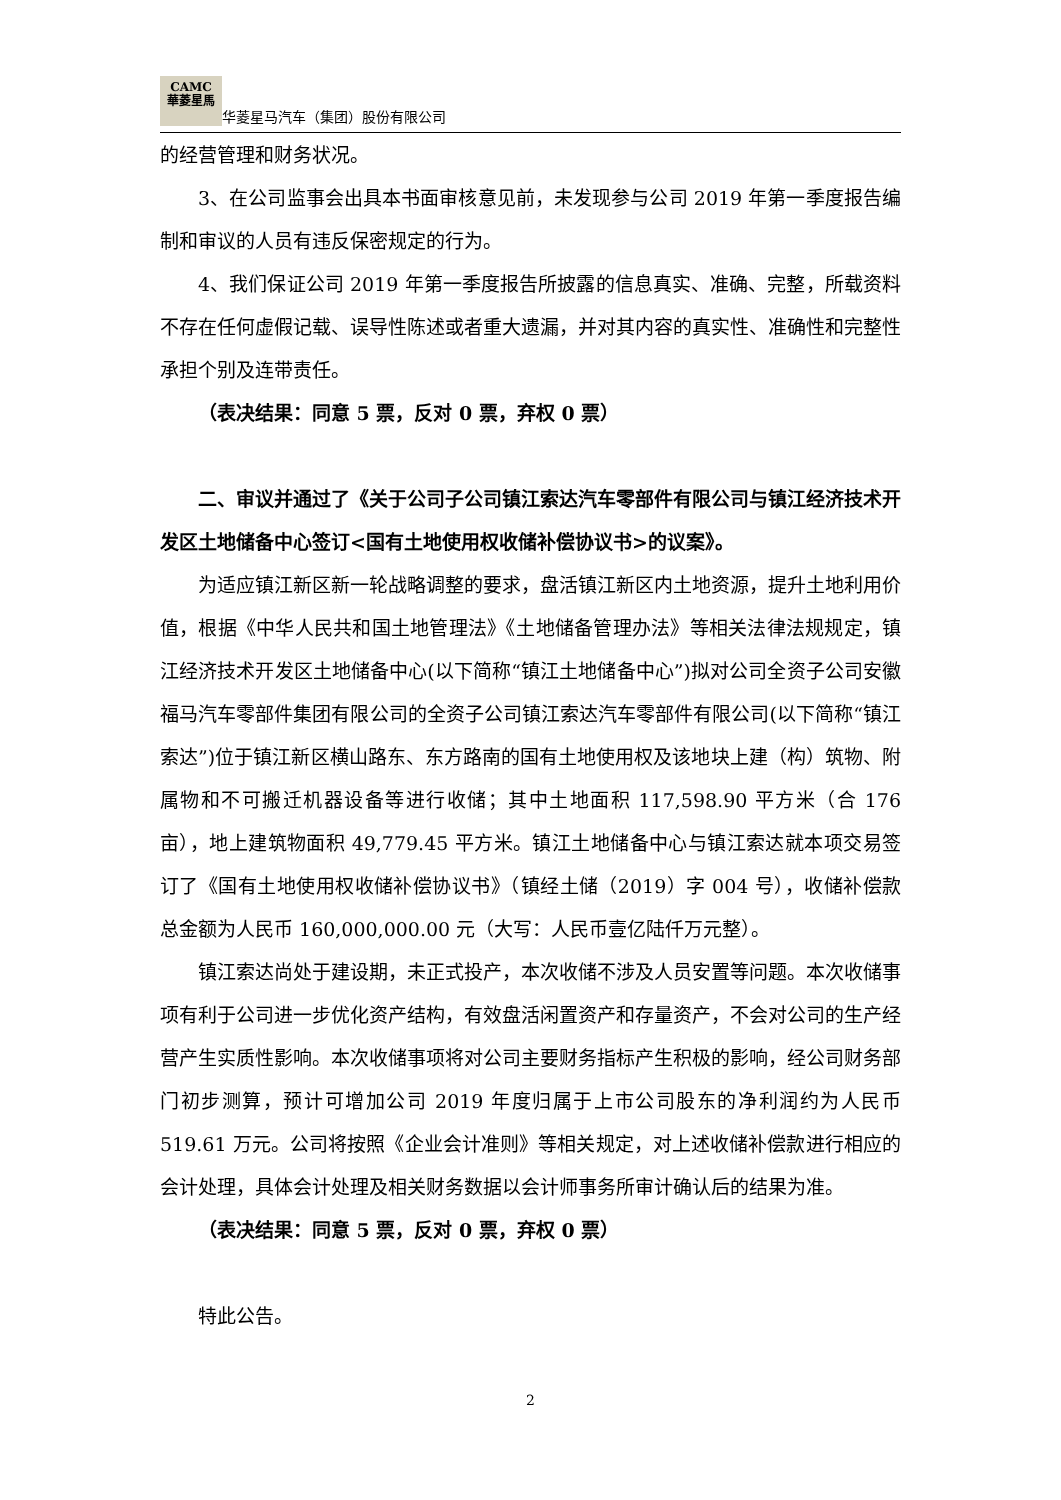CAMC
華菱星馬 华菱星马汽车（集团）股份有限公司
的经营管理和财务状况。
3、在公司监事会出具本书面审核意见前，未发现参与公司 2019 年第一季度报告编制和审议的人员有违反保密规定的行为。
4、我们保证公司 2019 年第一季度报告所披露的信息真实、准确、完整，所载资料不存在任何虚假记载、误导性陈述或者重大遗漏，并对其内容的真实性、准确性和完整性承担个别及连带责任。
（表决结果：同意 5 票，反对 0 票，弃权 0 票）
二、审议并通过了《关于公司子公司镇江索达汽车零部件有限公司与镇江经济技术开发区土地储备中心签订<国有土地使用权收储补偿协议书>的议案》。
为适应镇江新区新一轮战略调整的要求，盘活镇江新区内土地资源，提升土地利用价值，根据《中华人民共和国土地管理法》《土地储备管理办法》等相关法律法规规定，镇江经济技术开发区土地储备中心(以下简称“镇江土地储备中心”)拟对公司全资子公司安徽福马汽车零部件集团有限公司的全资子公司镇江索达汽车零部件有限公司(以下简称“镇江索达”)位于镇江新区横山路东、东方路南的国有土地使用权及该地块上建（构）筑物、附属物和不可搬迁机器设备等进行收储；其中土地面积 117,598.90 平方米（合 176 亩），地上建筑物面积 49,779.45 平方米。镇江土地储备中心与镇江索达就本项交易签订了《国有土地使用权收储补偿协议书》（镇经土储（2019）字 004 号），收储补偿款总金额为人民币 160,000,000.00 元（大写：人民币壹亿陆仟万元整）。
镇江索达尚处于建设期，未正式投产，本次收储不涉及人员安置等问题。本次收储事项有利于公司进一步优化资产结构，有效盘活闲置资产和存量资产，不会对公司的生产经营产生实质性影响。本次收储事项将对公司主要财务指标产生积极的影响，经公司财务部门初步测算，预计可增加公司 2019 年度归属于上市公司股东的净利润约为人民币 519.61 万元。公司将按照《企业会计准则》等相关规定，对上述收储补偿款进行相应的会计处理，具体会计处理及相关财务数据以会计师事务所审计确认后的结果为准。
（表决结果：同意 5 票，反对 0 票，弃权 0 票）
特此公告。
2